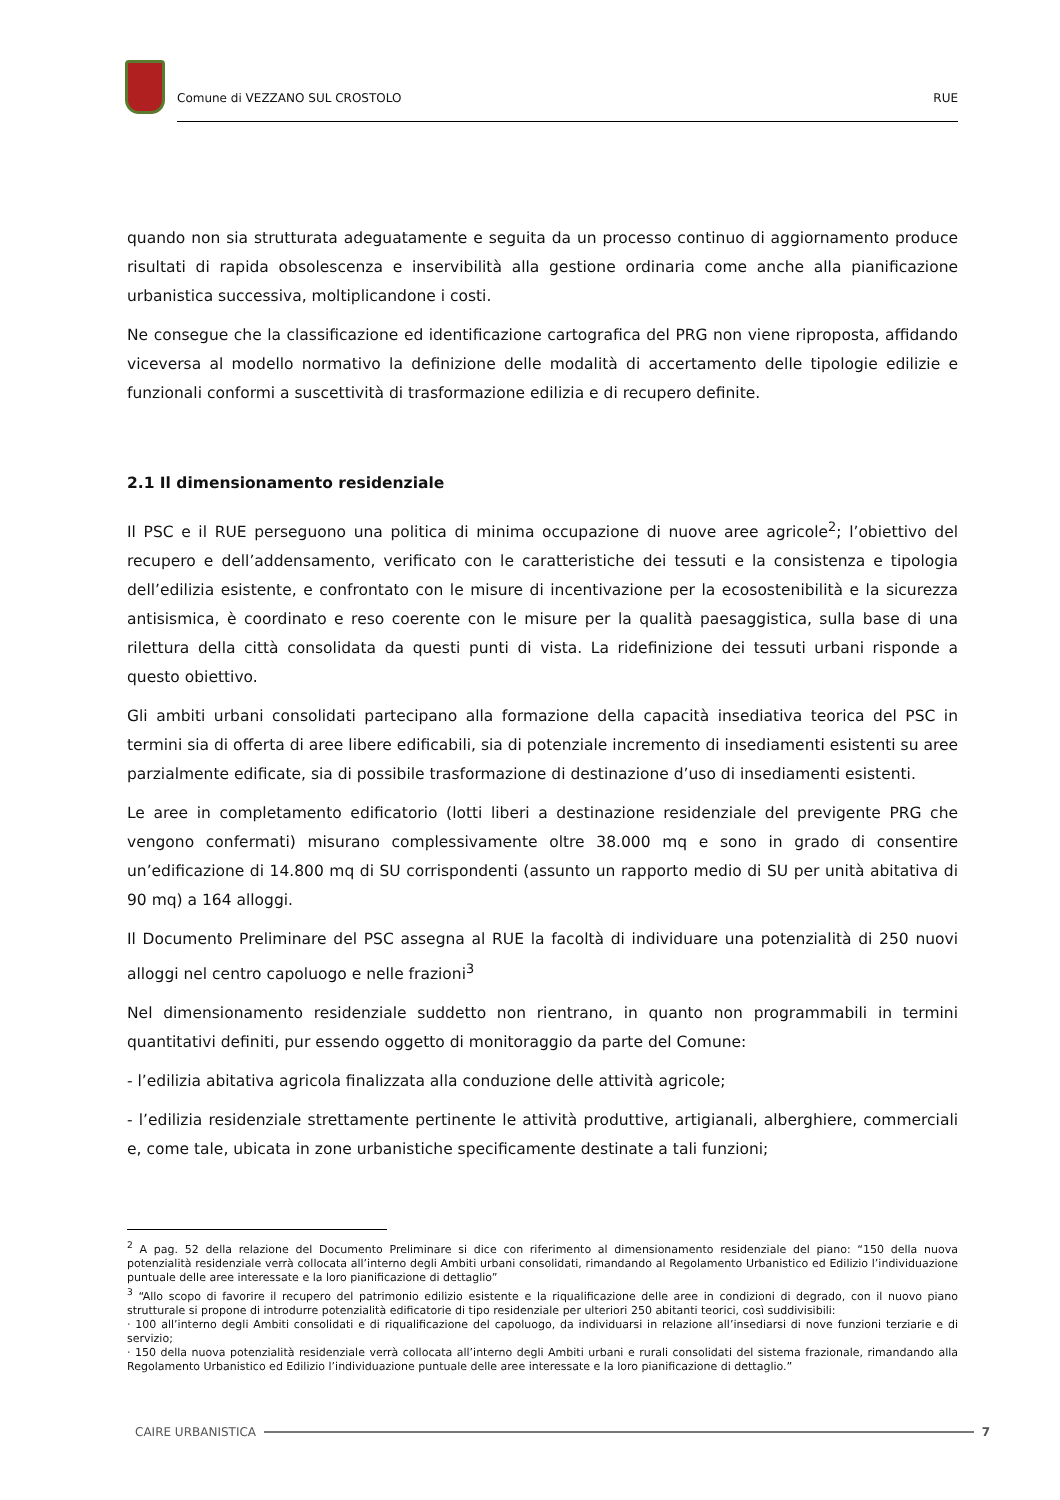Comune di VEZZANO SUL CROSTOLO RUE
quando non sia strutturata adeguatamente e seguita da un processo continuo di aggiornamento produce risultati di rapida obsolescenza e inservibilità alla gestione ordinaria come anche alla pianificazione urbanistica successiva, moltiplicandone i costi.
Ne consegue che la classificazione ed identificazione cartografica del PRG non viene riproposta, affidando viceversa al modello normativo la definizione delle modalità di accertamento delle tipologie edilizie e funzionali conformi a suscettività di trasformazione edilizia e di recupero definite.
2.1 Il dimensionamento residenziale
Il PSC e il RUE perseguono una politica di minima occupazione di nuove aree agricole<sup>2</sup>; l’obiettivo del recupero e dell’addensamento, verificato con le caratteristiche dei tessuti e la consistenza e tipologia dell’edilizia esistente, e confrontato con le misure di incentivazione per la ecosostenibilità e la sicurezza antisismica, è coordinato e reso coerente con le misure per la qualità paesaggistica, sulla base di una rilettura della città consolidata da questi punti di vista. La ridefinizione dei tessuti urbani risponde a questo obiettivo.
Gli ambiti urbani consolidati partecipano alla formazione della capacità insediativa teorica del PSC in termini sia di offerta di aree libere edificabili, sia di potenziale incremento di insediamenti esistenti su aree parzialmente edificate, sia di possibile trasformazione di destinazione d’uso di insediamenti esistenti.
Le aree in completamento edificatorio (lotti liberi a destinazione residenziale del previgente PRG che vengono confermati) misurano complessivamente oltre 38.000 mq e sono in grado di consentire un’edificazione di 14.800 mq di SU corrispondenti (assunto un rapporto medio di SU per unità abitativa di 90 mq) a 164 alloggi.
Il Documento Preliminare del PSC assegna al RUE la facoltà di individuare una potenzialità di 250 nuovi alloggi nel centro capoluogo e nelle frazioni<sup>3</sup>
Nel dimensionamento residenziale suddetto non rientrano, in quanto non programmabili in termini quantitativi definiti, pur essendo oggetto di monitoraggio da parte del Comune:
- l’edilizia abitativa agricola finalizzata alla conduzione delle attività agricole;
- l’edilizia residenziale strettamente pertinente le attività produttive, artigianali, alberghiere, commerciali e, come tale, ubicata in zone urbanistiche specificamente destinate a tali funzioni;
<sup>2</sup> A pag. 52 della relazione del Documento Preliminare si dice con riferimento al dimensionamento residenziale del piano: “150 della nuova potenzialità residenziale verrà collocata all’interno degli Ambiti urbani consolidati, rimandando al Regolamento Urbanistico ed Edilizio l’individuazione puntuale delle aree interessate e la loro pianificazione di dettaglio”
<sup>3</sup> “Allo scopo di favorire il recupero del patrimonio edilizio esistente e la riqualificazione delle aree in condizioni di degrado, con il nuovo piano strutturale si propone di introdurre potenzialità edificatorie di tipo residenziale per ulteriori 250 abitanti teorici, così suddivisibili:
· 100 all’interno degli Ambiti consolidati e di riqualificazione del capoluogo, da individuarsi in relazione all’insediarsi di nove funzioni terziarie e di servizio;
· 150 della nuova potenzialità residenziale verrà collocata all’interno degli Ambiti urbani e rurali consolidati del sistema frazionale, rimandando alla Regolamento Urbanistico ed Edilizio l’individuazione puntuale delle aree interessate e la loro pianificazione di dettaglio.”
CAIRE URBANISTICA 7